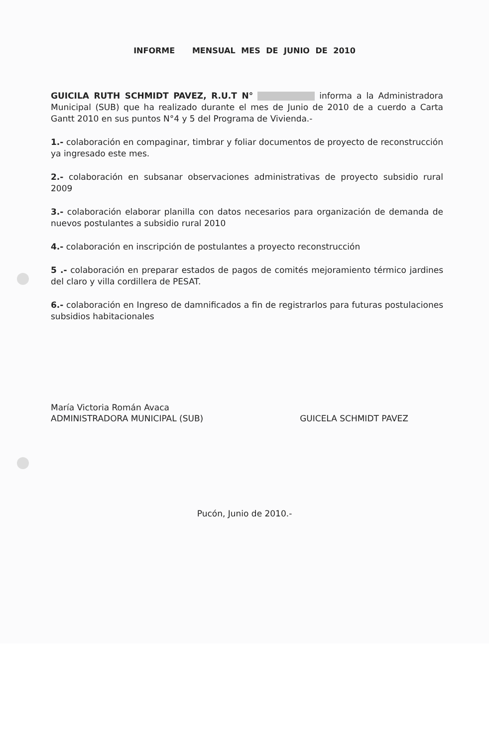INFORME MENSUAL MES DE JUNIO DE 2010
GUICILA RUTH SCHMIDT PAVEZ, R.U.T N° informa a la Administradora Municipal (SUB) que ha realizado durante el mes de Junio de 2010 de a cuerdo a Carta Gantt 2010 en sus puntos N°4 y 5 del Programa de Vivienda.-
1.- colaboración en compaginar, timbrar y foliar documentos de proyecto de reconstrucción ya ingresado este mes.
2.- colaboración en subsanar observaciones administrativas de proyecto subsidio rural 2009
3.- colaboración elaborar planilla con datos necesarios para organización de demanda de nuevos postulantes a subsidio rural 2010
4.- colaboración en inscripción de postulantes a proyecto reconstrucción
5 .- colaboración en preparar estados de pagos de comités mejoramiento térmico jardines del claro y villa cordillera de PESAT.
6.- colaboración en Ingreso de damnificados a fin de registrarlos para futuras postulaciones subsidios habitacionales
María Victoria Román Avaca
ADMINISTRADORA MUNICIPAL (SUB)
GUICELA SCHMIDT PAVEZ
Pucón, Junio de 2010.-